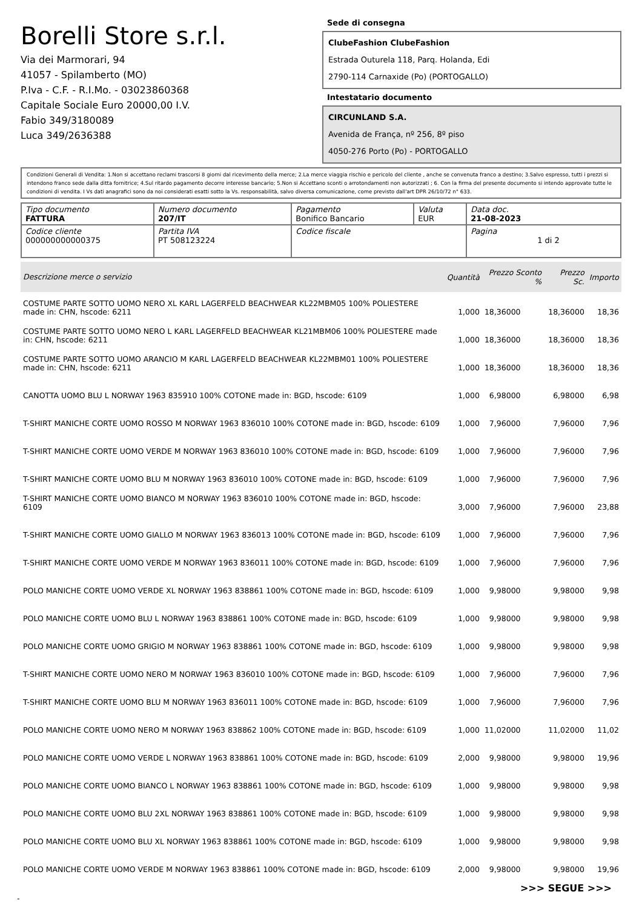Borelli Store s.r.l.
Via dei Marmorari, 94
41057 - Spilamberto (MO)
P.Iva - C.F. - R.I.Mo. - 03023860368
Capitale Sociale Euro 20000,00 I.V.
Fabio 349/3180089
Luca 349/2636388
Sede di consegna
ClubeFashion ClubeFashion
Estrada Outurela 118, Parq. Holanda, Edi
2790-114 Carnaxide (Po) (PORTOGALLO)
Intestatario documento
CIRCUNLAND S.A.
Avenida de França, nº 256, 8º piso
4050-276 Porto (Po) - PORTOGALLO
Condizioni Generali di Vendita: 1.Non si accettano reclami trascorsi 8 giorni dal ricevimento della merce; 2.La merce viaggia rischio e pericolo del cliente , anche se convenuta franco a destino; 3.Salvo espresso, tutti i prezzi si intendono franco sede dalla ditta fornitrice; 4.Sul ritardo pagamento decorre interesse bancario; 5.Non si Accettano sconti o arrotondamenti non autorizzati ; 6. Con la firma del presente documento si intendo approvate tutte le condizioni di vendita. I Vs dati anagrafici sono da noi considerati esatti sotto la Vs. responsabilità, salvo diversa comunicazione, come previsto dall'art DPR 26/10/72 n° 633.
| Tipo documento FATTURA | Numero documento 207/IT | Pagamento Bonifico Bancario | Valuta EUR | Data doc. 21-08-2023 |
| Codice cliente 000000000000375 | Partita IVA PT 508123224 | Codice fiscale | | Pagina 1 di 2 |
| Descrizione merce o servizio | Quantità | Prezzo Sconto % | Prezzo Sc. | Importo |
| --- | --- | --- | --- | --- |
| COSTUME PARTE SOTTO UOMO NERO XL KARL LAGERFELD BEACHWEAR KL22MBM05 100% POLIESTERE made in: CHN, hscode: 6211 | 1,000 | 18,36000 | 18,36000 | 18,36 |
| COSTUME PARTE SOTTO UOMO NERO L KARL LAGERFELD BEACHWEAR KL21MBM06 100% POLIESTERE made in: CHN, hscode: 6211 | 1,000 | 18,36000 | 18,36000 | 18,36 |
| COSTUME PARTE SOTTO UOMO ARANCIO M KARL LAGERFELD BEACHWEAR KL22MBM01 100% POLIESTERE made in: CHN, hscode: 6211 | 1,000 | 18,36000 | 18,36000 | 18,36 |
| CANOTTA UOMO BLU L NORWAY 1963 835910 100% COTONE made in: BGD, hscode: 6109 | 1,000 | 6,98000 | 6,98000 | 6,98 |
| T-SHIRT MANICHE CORTE UOMO ROSSO M NORWAY 1963 836010 100% COTONE made in: BGD, hscode: 6109 | 1,000 | 7,96000 | 7,96000 | 7,96 |
| T-SHIRT MANICHE CORTE UOMO VERDE M NORWAY 1963 836010 100% COTONE made in: BGD, hscode: 6109 | 1,000 | 7,96000 | 7,96000 | 7,96 |
| T-SHIRT MANICHE CORTE UOMO BLU M NORWAY 1963 836010 100% COTONE made in: BGD, hscode: 6109 | 1,000 | 7,96000 | 7,96000 | 7,96 |
| T-SHIRT MANICHE CORTE UOMO BIANCO M NORWAY 1963 836010 100% COTONE made in: BGD, hscode: 6109 | 3,000 | 7,96000 | 7,96000 | 23,88 |
| T-SHIRT MANICHE CORTE UOMO GIALLO M NORWAY 1963 836013 100% COTONE made in: BGD, hscode: 6109 | 1,000 | 7,96000 | 7,96000 | 7,96 |
| T-SHIRT MANICHE CORTE UOMO VERDE M NORWAY 1963 836011 100% COTONE made in: BGD, hscode: 6109 | 1,000 | 7,96000 | 7,96000 | 7,96 |
| POLO MANICHE CORTE UOMO VERDE XL NORWAY 1963 838861 100% COTONE made in: BGD, hscode: 6109 | 1,000 | 9,98000 | 9,98000 | 9,98 |
| POLO MANICHE CORTE UOMO BLU L NORWAY 1963 838861 100% COTONE made in: BGD, hscode: 6109 | 1,000 | 9,98000 | 9,98000 | 9,98 |
| POLO MANICHE CORTE UOMO GRIGIO M NORWAY 1963 838861 100% COTONE made in: BGD, hscode: 6109 | 1,000 | 9,98000 | 9,98000 | 9,98 |
| T-SHIRT MANICHE CORTE UOMO NERO M NORWAY 1963 836010 100% COTONE made in: BGD, hscode: 6109 | 1,000 | 7,96000 | 7,96000 | 7,96 |
| T-SHIRT MANICHE CORTE UOMO BLU M NORWAY 1963 836011 100% COTONE made in: BGD, hscode: 6109 | 1,000 | 7,96000 | 7,96000 | 7,96 |
| POLO MANICHE CORTE UOMO NERO M NORWAY 1963 838862 100% COTONE made in: BGD, hscode: 6109 | 1,000 | 11,02000 | 11,02000 | 11,02 |
| POLO MANICHE CORTE UOMO VERDE L NORWAY 1963 838861 100% COTONE made in: BGD, hscode: 6109 | 2,000 | 9,98000 | 9,98000 | 19,96 |
| POLO MANICHE CORTE UOMO BIANCO L NORWAY 1963 838861 100% COTONE made in: BGD, hscode: 6109 | 1,000 | 9,98000 | 9,98000 | 9,98 |
| POLO MANICHE CORTE UOMO BLU 2XL NORWAY 1963 838861 100% COTONE made in: BGD, hscode: 6109 | 1,000 | 9,98000 | 9,98000 | 9,98 |
| POLO MANICHE CORTE UOMO BLU XL NORWAY 1963 838861 100% COTONE made in: BGD, hscode: 6109 | 1,000 | 9,98000 | 9,98000 | 9,98 |
| POLO MANICHE CORTE UOMO VERDE M NORWAY 1963 838861 100% COTONE made in: BGD, hscode: 6109 | 2,000 | 9,98000 | 9,98000 | 19,96 |
>>> SEGUE >>>
-